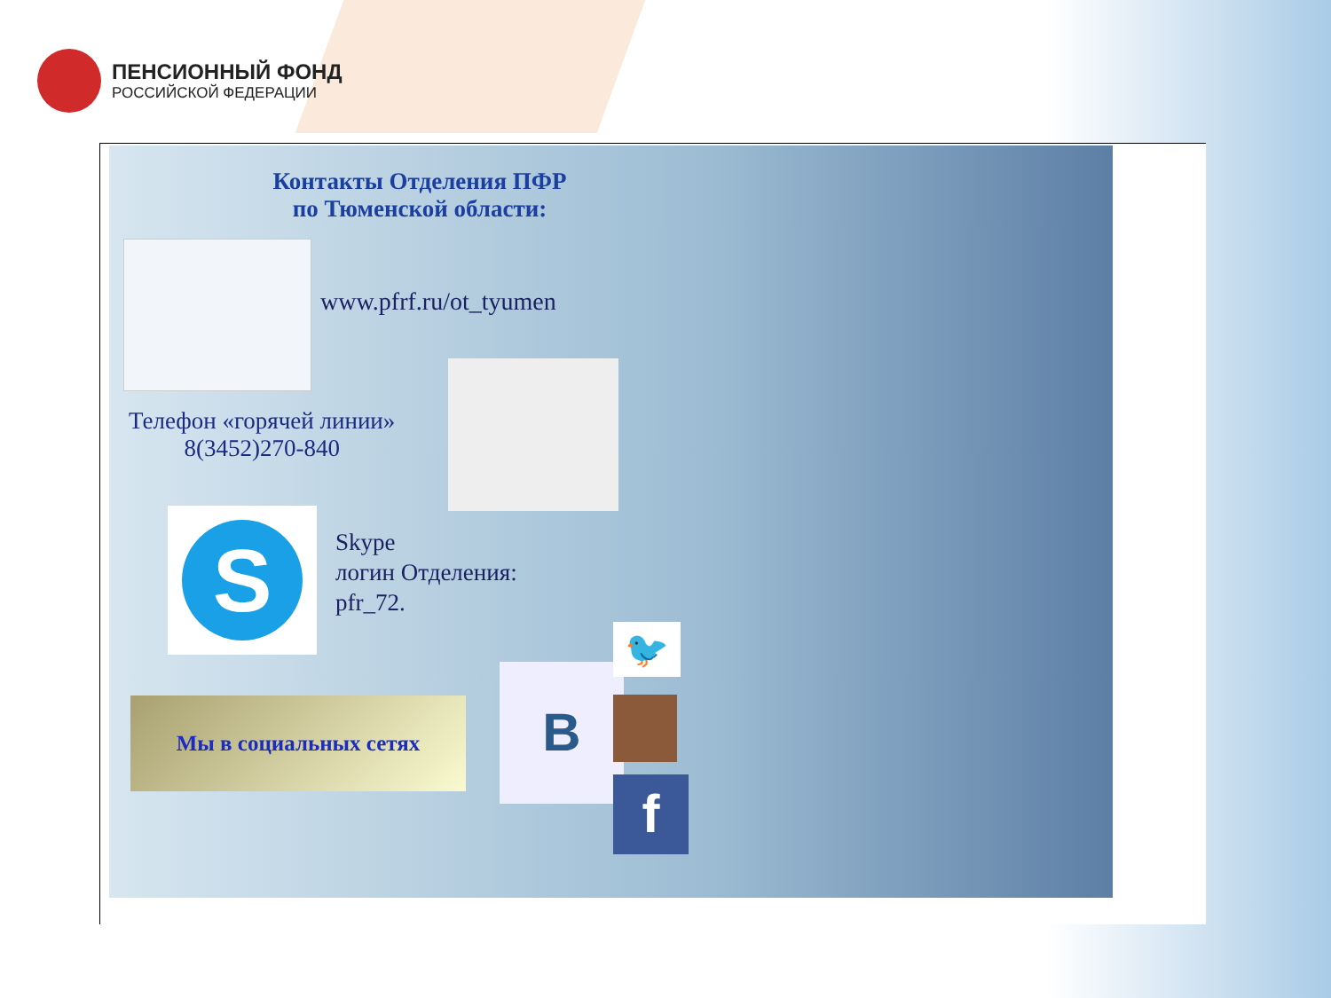ПЕНСИОННЫЙ ФОНД
РОССИЙСКОЙ ФЕДЕРАЦИИ
Контакты Отделения ПФР
по Тюменской области:
www.pfrf.ru/ot_tyumen
Телефон «горячей линии»
8(3452)270-840
S
Skype
логин Отделения:
pfr_72.
Мы в социальных сетях
B
🐦
f